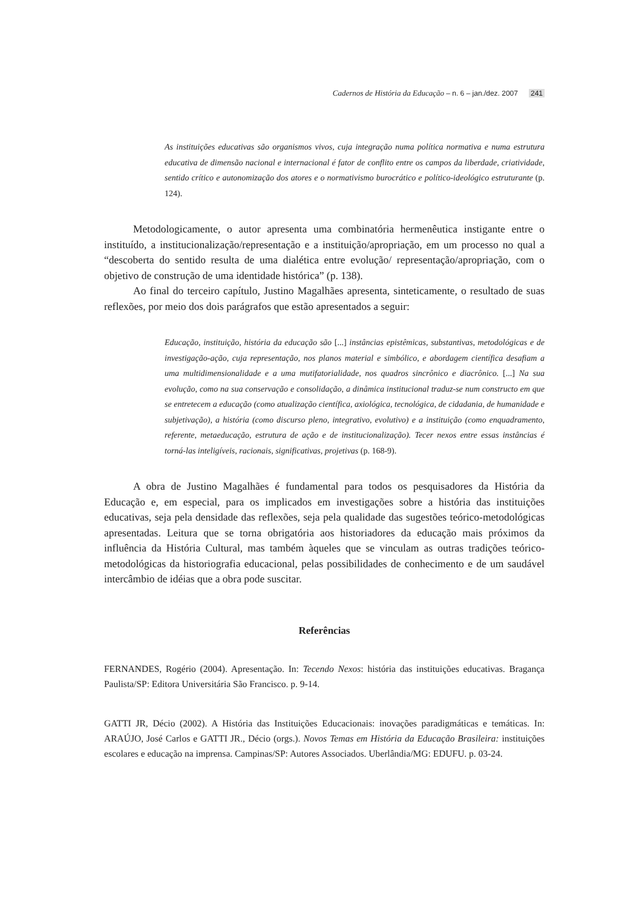Cadernos de História da Educação – n. 6 – jan./dez. 2007 241
As instituições educativas são organismos vivos, cuja integração numa política normativa e numa estrutura educativa de dimensão nacional e internacional é fator de conflito entre os campos da liberdade, criatividade, sentido crítico e autonomização dos atores e o normativismo burocrático e político-ideológico estruturante (p. 124).
Metodologicamente, o autor apresenta uma combinatória hermenêutica instigante entre o instituído, a institucionalização/representação e a instituição/apropriação, em um processo no qual a “descoberta do sentido resulta de uma dialética entre evolução/ representação/apropriação, com o objetivo de construção de uma identidade histórica” (p. 138).
Ao final do terceiro capítulo, Justino Magalhães apresenta, sinteticamente, o resultado de suas reflexões, por meio dos dois parágrafos que estão apresentados a seguir:
Educação, instituição, história da educação são [...] instâncias epistêmicas, substantivas, metodológicas e de investigação-ação, cuja representação, nos planos material e simbólico, e abordagem científica desafiam a uma multidimensionalidade e a uma mutifatorialidade, nos quadros sincrônico e diacrônico. [...] Na sua evolução, como na sua conservação e consolidação, a dinâmica institucional traduz-se num constructo em que se entretecem a educação (como atualização científica, axiológica, tecnológica, de cidadania, de humanidade e subjetivação), a história (como discurso pleno, integrativo, evolutivo) e a instituição (como enquadramento, referente, metaeducação, estrutura de ação e de institucionalização). Tecer nexos entre essas instâncias é torná-las inteligíveis, racionais, significativas, projetivas (p. 168-9).
A obra de Justino Magalhães é fundamental para todos os pesquisadores da História da Educação e, em especial, para os implicados em investigações sobre a história das instituições educativas, seja pela densidade das reflexões, seja pela qualidade das sugestões teórico-metodológicas apresentadas. Leitura que se torna obrigatória aos historiadores da educação mais próximos da influência da História Cultural, mas também àqueles que se vinculam as outras tradições teórico-metodológicas da historiografia educacional, pelas possibilidades de conhecimento e de um saudável intercâmbio de idéias que a obra pode suscitar.
Referências
FERNANDES, Rogério (2004). Apresentação. In: Tecendo Nexos: história das instituições educativas. Bragança Paulista/SP: Editora Universitária São Francisco. p. 9-14.
GATTI JR, Décio (2002). A História das Instituições Educacionais: inovações paradigmáticas e temáticas. In: ARAÚJO, José Carlos e GATTI JR., Décio (orgs.). Novos Temas em História da Educação Brasileira: instituições escolares e educação na imprensa. Campinas/SP: Autores Associados. Uberlândia/MG: EDUFU. p. 03-24.